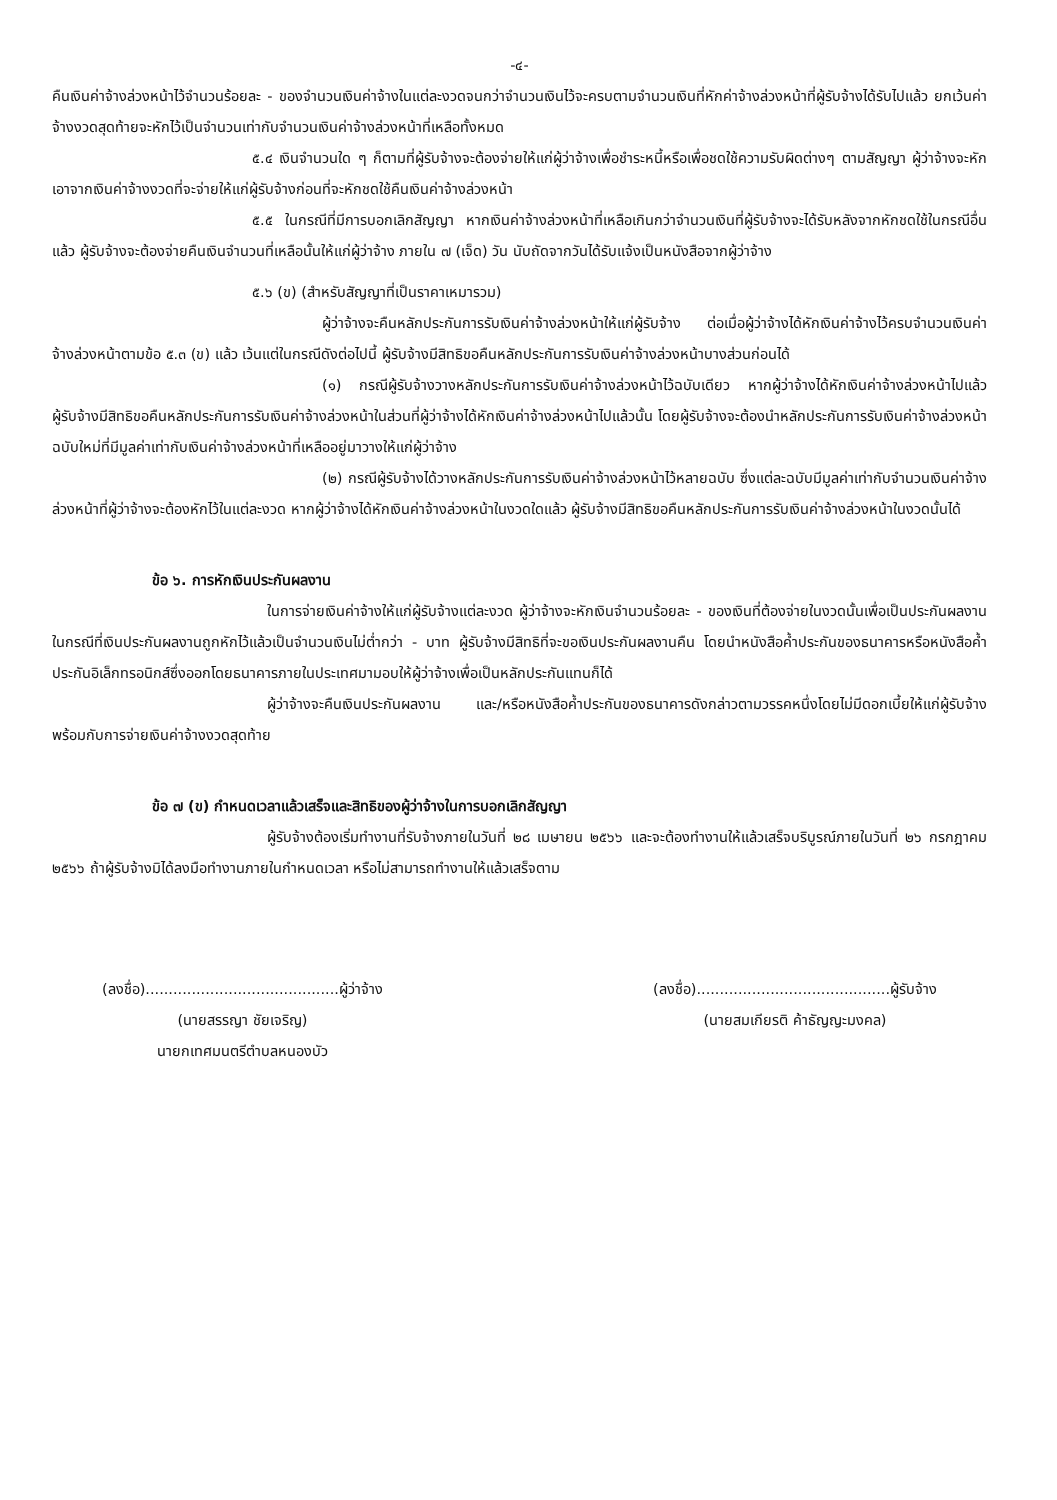-๔-
คืนเงินค่าจ้างล่วงหน้าไว้จำนวนร้อยละ - ของจำนวนเงินค่าจ้างในแต่ละงวดจนกว่าจำนวนเงินไว้จะครบตามจำนวนเงินที่หักค่าจ้างล่วงหน้าที่ผู้รับจ้างได้รับไปแล้ว ยกเว้นค่าจ้างงวดสุดท้ายจะหักไว้เป็นจำนวนเท่ากับจำนวนเงินค่าจ้างล่วงหน้าที่เหลือทั้งหมด
๕.๔ เงินจำนวนใด ๆ ก็ตามที่ผู้รับจ้างจะต้องจ่ายให้แก่ผู้ว่าจ้างเพื่อชำระหนี้หรือเพื่อชดใช้ความรับผิดต่างๆ ตามสัญญา ผู้ว่าจ้างจะหักเอาจากเงินค่าจ้างงวดที่จะจ่ายให้แก่ผู้รับจ้างก่อนที่จะหักชดใช้คืนเงินค่าจ้างล่วงหน้า
๕.๕ ในกรณีที่มีการบอกเลิกสัญญา หากเงินค่าจ้างล่วงหน้าที่เหลือเกินกว่าจำนวนเงินที่ผู้รับจ้างจะได้รับหลังจากหักชดใช้ในกรณีอื่นแล้ว ผู้รับจ้างจะต้องจ่ายคืนเงินจำนวนที่เหลือนั้นให้แก่ผู้ว่าจ้าง ภายใน ๗ (เจ็ด) วัน นับถัดจากวันได้รับแจ้งเป็นหนังสือจากผู้ว่าจ้าง
๕.๖ (ข) (สำหรับสัญญาที่เป็นราคาเหมารวม)
ผู้ว่าจ้างจะคืนหลักประกันการรับเงินค่าจ้างล่วงหน้าให้แก่ผู้รับจ้าง ต่อเมื่อผู้ว่าจ้างได้หักเงินค่าจ้างไว้ครบจำนวนเงินค่าจ้างล่วงหน้าตามข้อ ๕.๓ (ข) แล้ว เว้นแต่ในกรณีดังต่อไปนี้ ผู้รับจ้างมีสิทธิขอคืนหลักประกันการรับเงินค่าจ้างล่วงหน้าบางส่วนก่อนได้
(๑) กรณีผู้รับจ้างวางหลักประกันการรับเงินค่าจ้างล่วงหน้าไว้ฉบับเดียว หากผู้ว่าจ้างได้หักเงินค่าจ้างล่วงหน้าไปแล้ว ผู้รับจ้างมีสิทธิขอคืนหลักประกันการรับเงินค่าจ้างล่วงหน้าในส่วนที่ผู้ว่าจ้างได้หักเงินค่าจ้างล่วงหน้าไปแล้วนั้น โดยผู้รับจ้างจะต้องนำหลักประกันการรับเงินค่าจ้างล่วงหน้าฉบับใหม่ที่มีมูลค่าเท่ากับเงินค่าจ้างล่วงหน้าที่เหลืออยู่มาวางให้แก่ผู้ว่าจ้าง
(๒) กรณีผู้รับจ้างได้วางหลักประกันการรับเงินค่าจ้างล่วงหน้าไว้หลายฉบับ ซึ่งแต่ละฉบับมีมูลค่าเท่ากับจำนวนเงินค่าจ้างล่วงหน้าที่ผู้ว่าจ้างจะต้องหักไว้ในแต่ละงวด หากผู้ว่าจ้างได้หักเงินค่าจ้างล่วงหน้าในงวดใดแล้ว ผู้รับจ้างมีสิทธิขอคืนหลักประกันการรับเงินค่าจ้างล่วงหน้าในงวดนั้นได้
ข้อ ๖. การหักเงินประกันผลงาน
ในการจ่ายเงินค่าจ้างให้แก่ผู้รับจ้างแต่ละงวด ผู้ว่าจ้างจะหักเงินจำนวนร้อยละ - ของเงินที่ต้องจ่ายในงวดนั้นเพื่อเป็นประกันผลงาน ในกรณีที่เงินประกันผลงานถูกหักไว้แล้วเป็นจำนวนเงินไม่ต่ำกว่า - บาท ผู้รับจ้างมีสิทธิที่จะขอเงินประกันผลงานคืน โดยนำหนังสือค้ำประกันของธนาคารหรือหนังสือค้ำประกันอิเล็กทรอนิกส์ซึ่งออกโดยธนาคารภายในประเทศมามอบให้ผู้ว่าจ้างเพื่อเป็นหลักประกันแทนก็ได้
ผู้ว่าจ้างจะคืนเงินประกันผลงาน และ/หรือหนังสือค้ำประกันของธนาคารดังกล่าวตามวรรคหนึ่งโดยไม่มีดอกเบี้ยให้แก่ผู้รับจ้างพร้อมกับการจ่ายเงินค่าจ้างงวดสุดท้าย
ข้อ ๗ (ข) กำหนดเวลาแล้วเสร็จและสิทธิของผู้ว่าจ้างในการบอกเลิกสัญญา
ผู้รับจ้างต้องเริ่มทำงานที่รับจ้างภายในวันที่ ๒๘ เมษายน ๒๕๖๖ และจะต้องทำงานให้แล้วเสร็จบริบูรณ์ภายในวันที่ ๒๖ กรกฎาคม ๒๕๖๖ ถ้าผู้รับจ้างมิได้ลงมือทำงานภายในกำหนดเวลา หรือไม่สามารถทำงานให้แล้วเสร็จตาม
(ลงชื่อ)..........................................ผู้ว่าจ้าง
(นายสรรญา ชัยเจริญ)
นายกเทศมนตรีตำบลหนองบัว
(ลงชื่อ)..........................................ผู้รับจ้าง
(นายสมเกียรติ ค้าธัญญะมงคล)